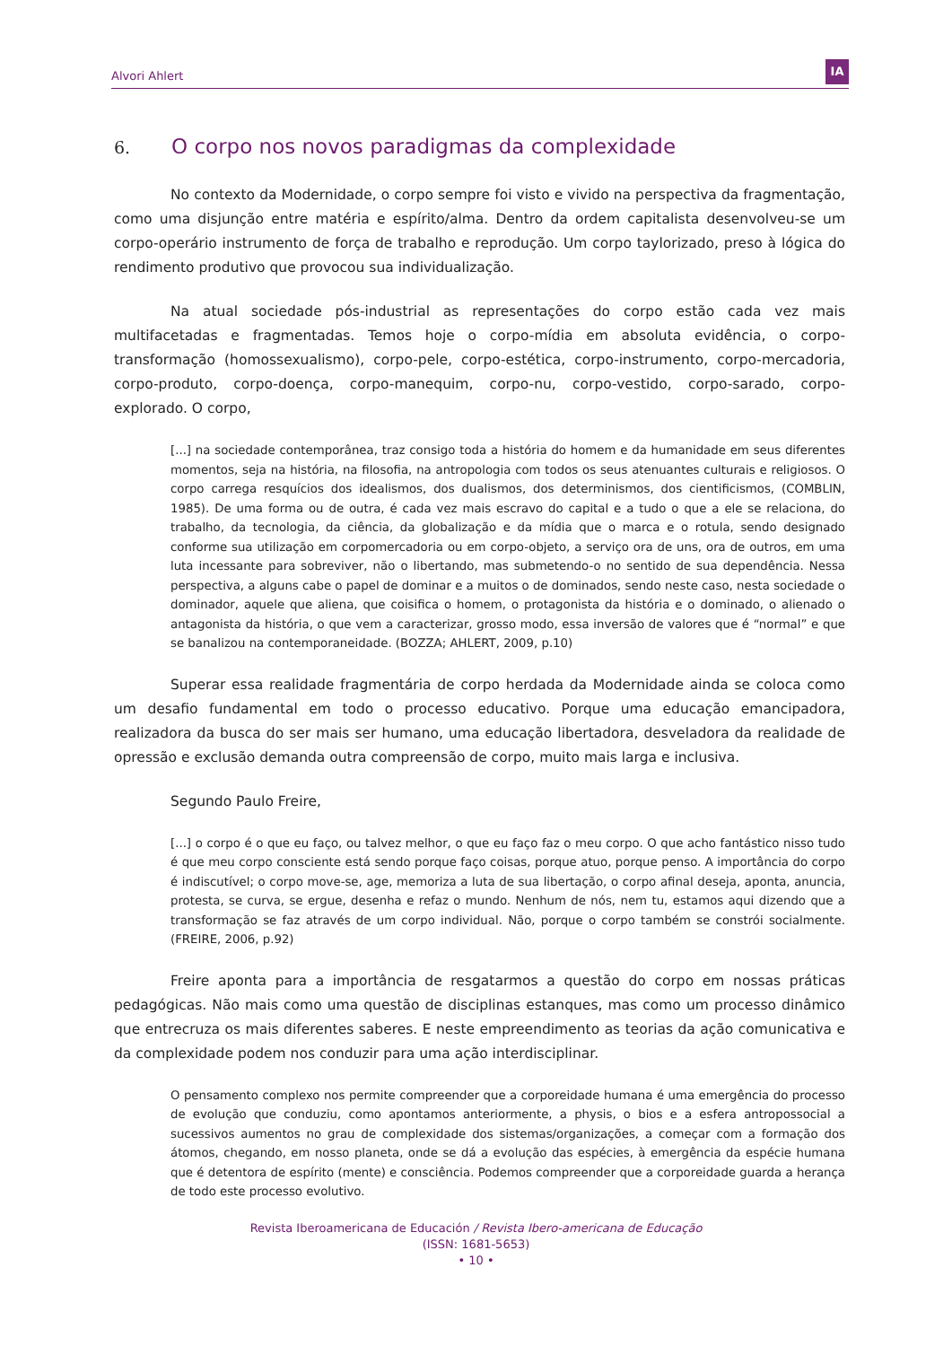Alvori Ahlert
IA
6. O corpo nos novos paradigmas da complexidade
No contexto da Modernidade, o corpo sempre foi visto e vivido na perspectiva da fragmentação, como uma disjunção entre matéria e espírito/alma. Dentro da ordem capitalista desenvolveu-se um corpo-operário instrumento de força de trabalho e reprodução. Um corpo taylorizado, preso à lógica do rendimento produtivo que provocou sua individualização.
Na atual sociedade pós-industrial as representações do corpo estão cada vez mais multifacetadas e fragmentadas. Temos hoje o corpo-mídia em absoluta evidência, o corpo-transformação (homossexualismo), corpo-pele, corpo-estética, corpo-instrumento, corpo-mercadoria, corpo-produto, corpo-doença, corpo-manequim, corpo-nu, corpo-vestido, corpo-sarado, corpo-explorado. O corpo,
[...] na sociedade contemporânea, traz consigo toda a história do homem e da humanidade em seus diferentes momentos, seja na história, na filosofia, na antropologia com todos os seus atenuantes culturais e religiosos. O corpo carrega resquícios dos idealismos, dos dualismos, dos determinismos, dos cientificismos, (COMBLIN, 1985). De uma forma ou de outra, é cada vez mais escravo do capital e a tudo o que a ele se relaciona, do trabalho, da tecnologia, da ciência, da globalização e da mídia que o marca e o rotula, sendo designado conforme sua utilização em corpomercadoria ou em corpo-objeto, a serviço ora de uns, ora de outros, em uma luta incessante para sobreviver, não o libertando, mas submetendo-o no sentido de sua dependência. Nessa perspectiva, a alguns cabe o papel de dominar e a muitos o de dominados, sendo neste caso, nesta sociedade o dominador, aquele que aliena, que coisifica o homem, o protagonista da história e o dominado, o alienado o antagonista da história, o que vem a caracterizar, grosso modo, essa inversão de valores que é “normal” e que se banalizou na contemporaneidade. (BOZZA; AHLERT, 2009, p.10)
Superar essa realidade fragmentária de corpo herdada da Modernidade ainda se coloca como um desafio fundamental em todo o processo educativo. Porque uma educação emancipadora, realizadora da busca do ser mais ser humano, uma educação libertadora, desveladora da realidade de opressão e exclusão demanda outra compreensão de corpo, muito mais larga e inclusiva.
Segundo Paulo Freire,
[...] o corpo é o que eu faço, ou talvez melhor, o que eu faço faz o meu corpo. O que acho fantástico nisso tudo é que meu corpo consciente está sendo porque faço coisas, porque atuo, porque penso. A importância do corpo é indiscutível; o corpo move-se, age, memoriza a luta de sua libertação, o corpo afinal deseja, aponta, anuncia, protesta, se curva, se ergue, desenha e refaz o mundo. Nenhum de nós, nem tu, estamos aqui dizendo que a transformação se faz através de um corpo individual. Não, porque o corpo também se constrói socialmente. (FREIRE, 2006, p.92)
Freire aponta para a importância de resgatarmos a questão do corpo em nossas práticas pedagógicas. Não mais como uma questão de disciplinas estanques, mas como um processo dinâmico que entrecruza os mais diferentes saberes. E neste empreendimento as teorias da ação comunicativa e da complexidade podem nos conduzir para uma ação interdisciplinar.
O pensamento complexo nos permite compreender que a corporeidade humana é uma emergência do processo de evolução que conduziu, como apontamos anteriormente, a physis, o bios e a esfera antropossocial a sucessivos aumentos no grau de complexidade dos sistemas/organizações, a começar com a formação dos átomos, chegando, em nosso planeta, onde se dá a evolução das espécies, à emergência da espécie humana que é detentora de espírito (mente) e consciência. Podemos compreender que a corporeidade guarda a herança de todo este processo evolutivo.
Revista Iberoamericana de Educación / Revista Ibero-americana de Educação
(ISSN: 1681-5653)
• 10 •